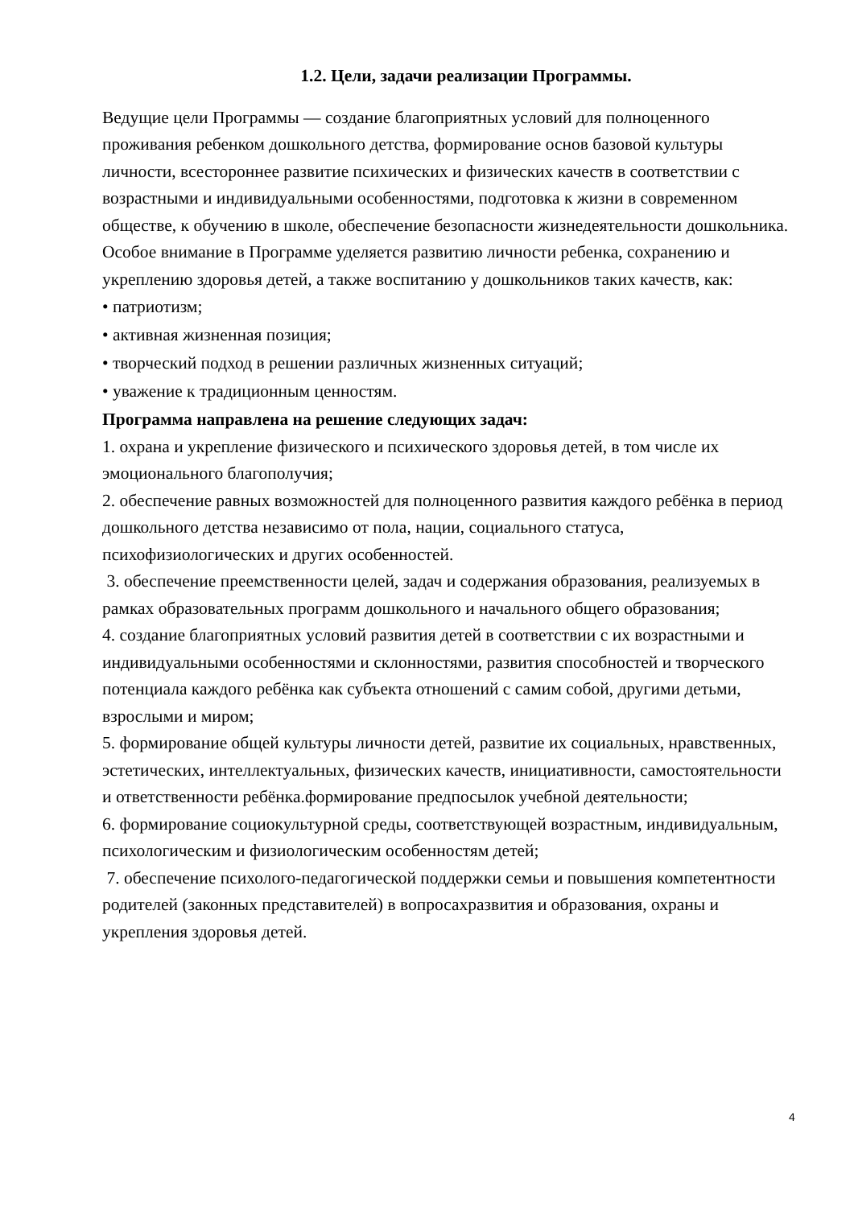1.2. Цели, задачи реализации Программы.
Ведущие цели Программы — создание благоприятных условий для полноценного проживания ребенком дошкольного детства, формирование основ базовой культуры личности, всестороннее развитие психических и физических качеств в соответствии с возрастными и индивидуальными особенностями, подготовка к жизни в современном обществе, к обучению в школе, обеспечение безопасности жизнедеятельности дошкольника.
Особое внимание в Программе уделяется развитию личности ребенка, сохранению и укреплению здоровья детей, а также воспитанию у дошкольников таких качеств, как:
• патриотизм;
• активная жизненная позиция;
• творческий подход в решении различных жизненных ситуаций;
• уважение к традиционным ценностям.
Программа направлена на решение следующих задач:
1. охрана и укрепление физического и психического здоровья детей, в том числе их эмоционального благополучия;
2. обеспечение равных возможностей для полноценного развития каждого ребёнка в период дошкольного детства независимо от пола, нации, социального статуса, психофизиологических и других особенностей.
3. обеспечение преемственности целей, задач и содержания образования, реализуемых в рамках образовательных программ дошкольного и начального общего образования;
4. создание благоприятных условий развития детей в соответствии с их возрастными и индивидуальными особенностями и склонностями, развития способностей и творческого потенциала каждого ребёнка как субъекта отношений с самим собой, другими детьми, взрослыми и миром;
5. формирование общей культуры личности детей, развитие их социальных, нравственных, эстетических, интеллектуальных, физических качеств, инициативности, самостоятельности и ответственности ребёнка.формирование предпосылок учебной деятельности;
6. формирование социокультурной среды, соответствующей возрастным, индивидуальным, психологическим и физиологическим особенностям детей;
7. обеспечение психолого-педагогической поддержки семьи и повышения компетентности родителей (законных представителей) в вопросахразвития и образования, охраны и укрепления здоровья детей.
4